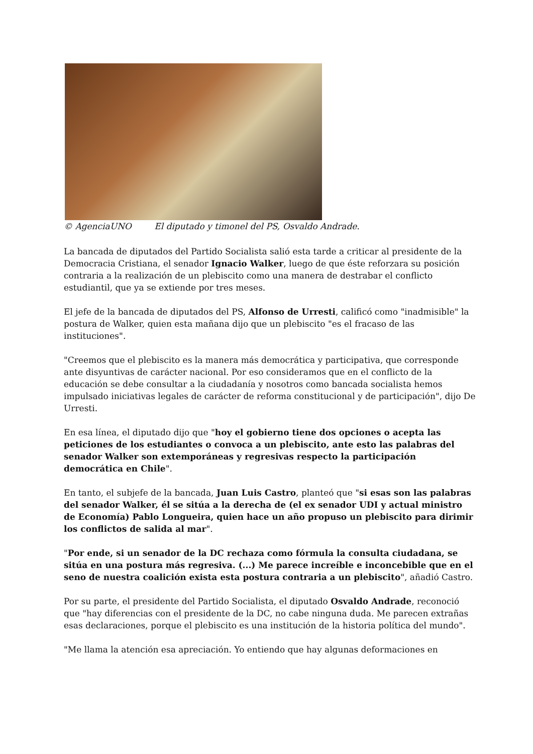© AgenciaUNO El diputado y timonel del PS, Osvaldo Andrade.
La bancada de diputados del Partido Socialista salió esta tarde a criticar al presidente de la Democracia Cristiana, el senador Ignacio Walker, luego de que éste reforzara su posición contraria a la realización de un plebiscito como una manera de destrabar el conflicto estudiantil, que ya se extiende por tres meses.
El jefe de la bancada de diputados del PS, Alfonso de Urresti, calificó como "inadmisible" la postura de Walker, quien esta mañana dijo que un plebiscito "es el fracaso de las instituciones".
"Creemos que el plebiscito es la manera más democrática y participativa, que corresponde ante disyuntivas de carácter nacional. Por eso consideramos que en el conflicto de la educación se debe consultar a la ciudadanía y nosotros como bancada socialista hemos impulsado iniciativas legales de carácter de reforma constitucional y de participación", dijo De Urresti.
En esa línea, el diputado dijo que "hoy el gobierno tiene dos opciones o acepta las peticiones de los estudiantes o convoca a un plebiscito, ante esto las palabras del senador Walker son extemporáneas y regresivas respecto la participación democrática en Chile".
En tanto, el subjefe de la bancada, Juan Luis Castro, planteó que "si esas son las palabras del senador Walker, él se sitúa a la derecha de (el ex senador UDI y actual ministro de Economía) Pablo Longueira, quien hace un año propuso un plebiscito para dirimir los conflictos de salida al mar".
"Por ende, si un senador de la DC rechaza como fórmula la consulta ciudadana, se sitúa en una postura más regresiva. (...) Me parece increíble e inconcebible que en el seno de nuestra coalición exista esta postura contraria a un plebiscito", añadió Castro.
Por su parte, el presidente del Partido Socialista, el diputado Osvaldo Andrade, reconoció que "hay diferencias con el presidente de la DC, no cabe ninguna duda. Me parecen extrañas esas declaraciones, porque el plebiscito es una institución de la historia política del mundo".
"Me llama la atención esa apreciación. Yo entiendo que hay algunas deformaciones en